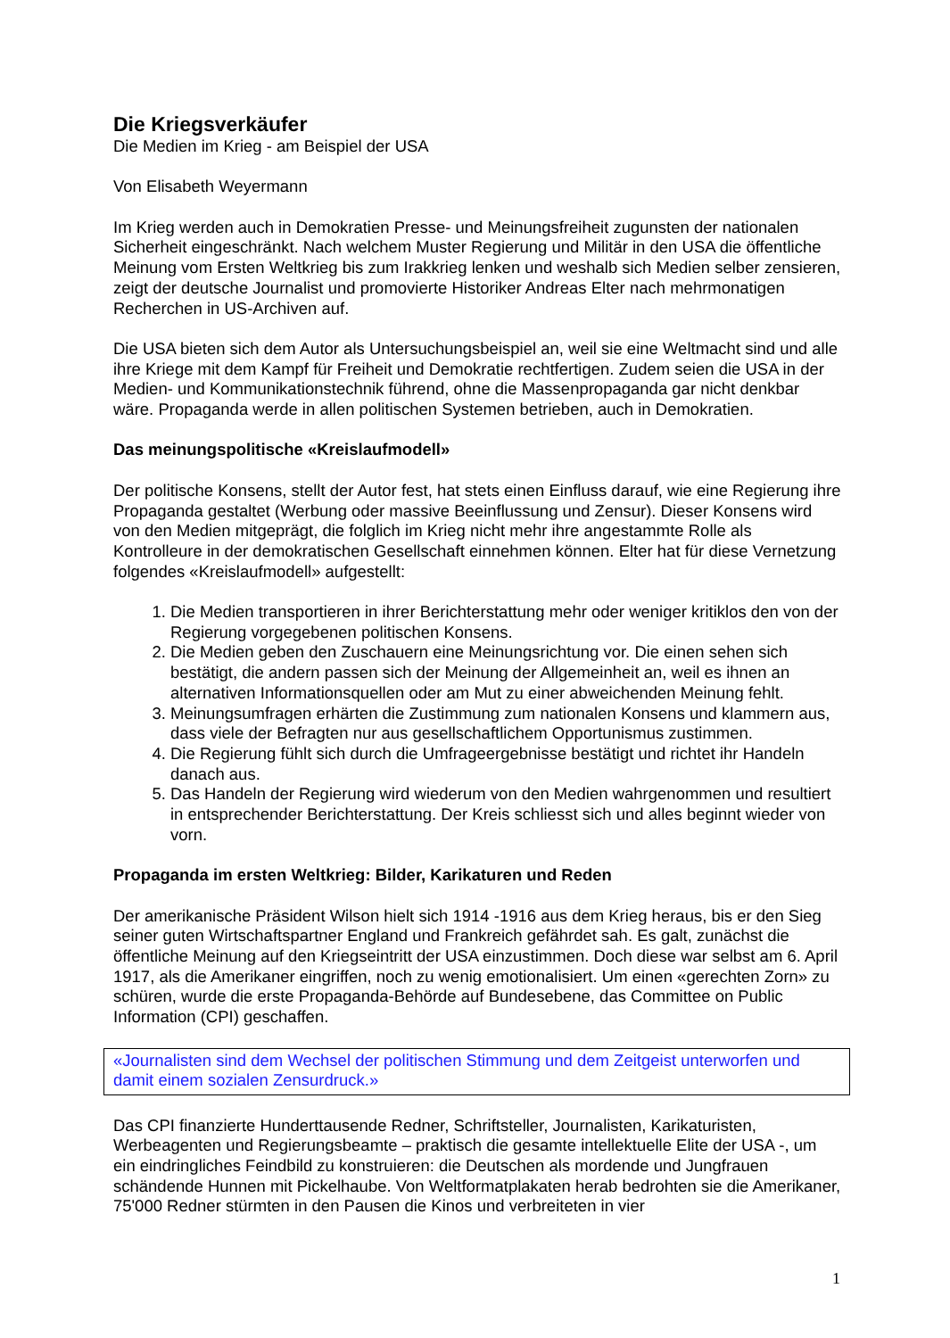Die Kriegsverkäufer
Die Medien im Krieg - am Beispiel der USA
Von Elisabeth Weyermann
Im Krieg werden auch in Demokratien Presse- und Meinungsfreiheit zugunsten der nationalen Sicherheit eingeschränkt. Nach welchem Muster Regierung und Militär in den USA die öffentliche Meinung vom Ersten Weltkrieg bis zum Irakkrieg lenken und weshalb sich Medien selber zensieren, zeigt der deutsche Journalist und promovierte Historiker Andreas Elter nach mehrmonatigen Recherchen in US-Archiven auf.
Die USA bieten sich dem Autor als Untersuchungsbeispiel an, weil sie eine Weltmacht sind und alle ihre Kriege mit dem Kampf für Freiheit und Demokratie rechtfertigen. Zudem seien die USA in der Medien- und Kommunikationstechnik führend, ohne die Massenpropaganda gar nicht denkbar wäre. Propaganda werde in allen politischen Systemen betrieben, auch in Demokratien.
Das meinungspolitische «Kreislaufmodell»
Der politische Konsens, stellt der Autor fest, hat stets einen Einfluss darauf, wie eine Regierung ihre Propaganda gestaltet (Werbung oder massive Beeinflussung und Zensur). Dieser Konsens wird von den Medien mitgeprägt, die folglich im Krieg nicht mehr ihre angestammte Rolle als Kontrolleure in der demokratischen Gesellschaft einnehmen können. Elter hat für diese Vernetzung folgendes «Kreislaufmodell» aufgestellt:
1. Die Medien transportieren in ihrer Berichterstattung mehr oder weniger kritiklos den von der Regierung vorgegebenen politischen Konsens.
2. Die Medien geben den Zuschauern eine Meinungsrichtung vor. Die einen sehen sich bestätigt, die andern passen sich der Meinung der Allgemeinheit an, weil es ihnen an alternativen Informationsquellen oder am Mut zu einer abweichenden Meinung fehlt.
3. Meinungsumfragen erhärten die Zustimmung zum nationalen Konsens und klammern aus, dass viele der Befragten nur aus gesellschaftlichem Opportunismus zustimmen.
4. Die Regierung fühlt sich durch die Umfrageergebnisse bestätigt und richtet ihr Handeln danach aus.
5. Das Handeln der Regierung wird wiederum von den Medien wahrgenommen und resultiert in entsprechender Berichterstattung. Der Kreis schliesst sich und alles beginnt wieder von vorn.
Propaganda im ersten Weltkrieg: Bilder, Karikaturen und Reden
Der amerikanische Präsident Wilson hielt sich 1914 -1916 aus dem Krieg heraus, bis er den Sieg seiner guten Wirtschaftspartner England und Frankreich gefährdet sah. Es galt, zunächst die öffentliche Meinung auf den Kriegseintritt der USA einzustimmen. Doch diese war selbst am 6. April 1917, als die Amerikaner eingriffen, noch zu wenig emotionalisiert. Um einen «gerechten Zorn» zu schüren, wurde die erste Propaganda-Behörde auf Bundesebene, das Committee on Public Information (CPI) geschaffen.
«Journalisten sind dem Wechsel der politischen Stimmung und dem Zeitgeist unterworfen und damit einem sozialen Zensurdruck.»
Das CPI finanzierte Hunderttausende Redner, Schriftsteller, Journalisten, Karikaturisten, Werbeagenten und Regierungsbeamte – praktisch die gesamte intellektuelle Elite der USA -, um ein eindringliches Feindbild zu konstruieren: die Deutschen als mordende und Jungfrauen schändende Hunnen mit Pickelhaube. Von Weltformatplakaten herab bedrohten sie die Amerikaner, 75'000 Redner stürmten in den Pausen die Kinos und verbreiteten in vier
1